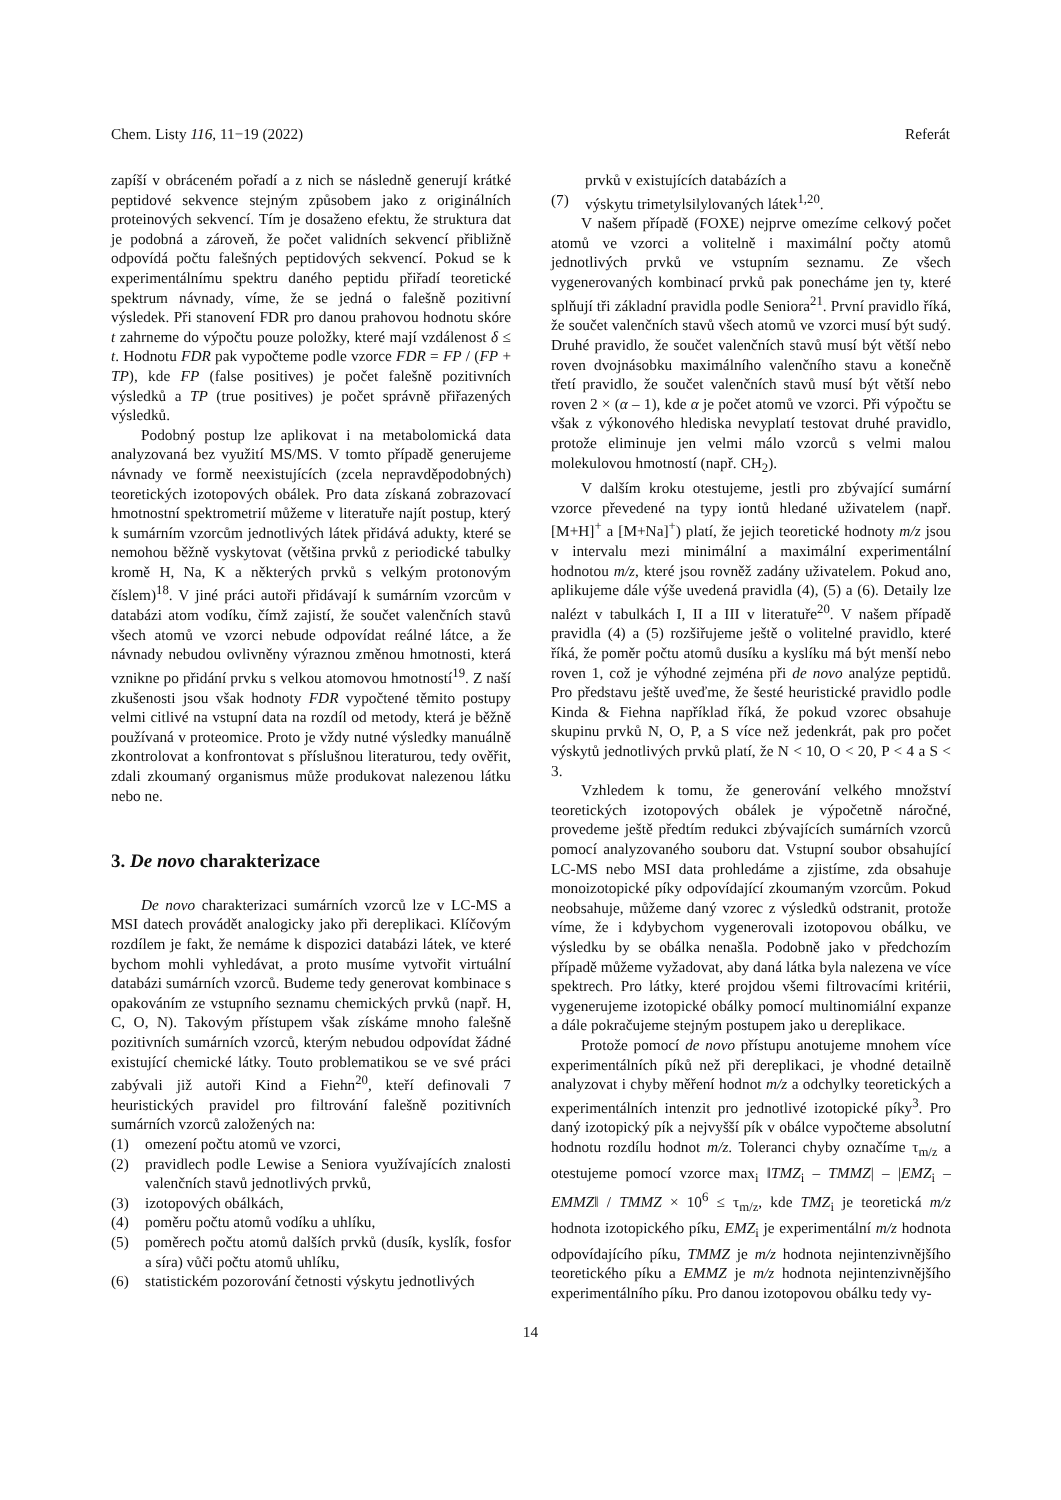Chem. Listy 116, 11−19 (2022) Referát
zapíší v obráceném pořadí a z nich se následně generují krátké peptidové sekvence stejným způsobem jako z originálních proteinových sekvencí. Tím je dosaženo efektu, že struktura dat je podobná a zároveň, že počet validních sekvencí přibližně odpovídá počtu falešných peptidových sekvencí. Pokud se k experimentálnímu spektru daného peptidu přiřadí teoretické spektrum návnady, víme, že se jedná o falešně pozitivní výsledek. Při stanovení FDR pro danou prahovou hodnotu skóre t zahrneme do výpočtu pouze položky, které mají vzdálenost δ ≤ t. Hodnotu FDR pak vypočteme podle vzorce FDR = FP / (FP + TP), kde FP (false positives) je počet falešně pozitivních výsledků a TP (true positives) je počet správně přiřazených výsledků.
Podobný postup lze aplikovat i na metabolomická data analyzovaná bez využití MS/MS. V tomto případě generujeme návnady ve formě neexistujících (zcela nepravděpodobných) teoretických izotopových obálek. Pro data získaná zobrazovací hmotnostní spektrometrií můžeme v literatuře najít postup, který k sumárním vzorcům jednotlivých látek přidává adukty, které se nemohou běžně vyskytovat (většina prvků z periodické tabulky kromě H, Na, K a některých prvků s velkým protonovým číslem)<sup>18</sup>. V jiné práci autoři přidávají k sumárním vzorcům v databázi atom vodíku, čímž zajistí, že součet valenčních stavů všech atomů ve vzorci nebude odpovídat reálné látce, a že návnady nebudou ovlivněny výraznou změnou hmotnosti, která vznikne po přidání prvku s velkou atomovou hmotností<sup>19</sup>. Z naší zkušenosti jsou však hodnoty FDR vypočtené těmito postupy velmi citlivé na vstupní data na rozdíl od metody, která je běžně používaná v proteomice. Proto je vždy nutné výsledky manuálně zkontrolovat a konfrontovat s příslušnou literaturou, tedy ověřit, zdali zkoumaný organismus může produkovat nalezenou látku nebo ne.
3. De novo charakterizace
De novo charakterizaci sumárních vzorců lze v LC-MS a MSI datech provádět analogicky jako při dereplikaci. Klíčovým rozdílem je fakt, že nemáme k dispozici databázi látek, ve které bychom mohli vyhledávat, a proto musíme vytvořit virtuální databázi sumárních vzorců. Budeme tedy generovat kombinace s opakováním ze vstupního seznamu chemických prvků (např. H, C, O, N). Takovým přístupem však získáme mnoho falešně pozitivních sumárních vzorců, kterým nebudou odpovídat žádné existující chemické látky. Touto problematikou se ve své práci zabývali již autoři Kind a Fiehn<sup>20</sup>, kteří definovali 7 heuristických pravidel pro filtrování falešně pozitivních sumárních vzorců založených na:
(1) omezení počtu atomů ve vzorci,
(2) pravidlech podle Lewise a Seniora využívajících znalosti valenčních stavů jednotlivých prvků,
(3) izotopových obálkách,
(4) poměru počtu atomů vodíku a uhlíku,
(5) poměrech počtu atomů dalších prvků (dusík, kyslík, fosfor a síra) vůči počtu atomů uhlíku,
(6) statistickém pozorování četnosti výskytu jednotlivých
prvků v existujících databázích a
(7) výskytu trimetylsilylovaných látek<sup>1,20</sup>.
V našem případě (FOXE) nejprve omezíme celkový počet atomů ve vzorci a volitelně i maximální počty atomů jednotlivých prvků ve vstupním seznamu. Ze všech vygenerovaných kombinací prvků pak ponecháme jen ty, které splňují tři základní pravidla podle Seniora<sup>21</sup>. První pravidlo říká, že součet valenčních stavů všech atomů ve vzorci musí být sudý. Druhé pravidlo, že součet valenčních stavů musí být větší nebo roven dvojnásobku maximálního valenčního stavu a konečně třetí pravidlo, že součet valenčních stavů musí být větší nebo roven 2 × (α – 1), kde α je počet atomů ve vzorci. Při výpočtu se však z výkonového hlediska nevyplatí testovat druhé pravidlo, protože eliminuje jen velmi málo vzorců s velmi malou molekulovou hmotností (např. CH<sub>2</sub>).
V dalším kroku otestujeme, jestli pro zbývající sumární vzorce převedené na typy iontů hledané uživatelem (např. [M+H]<sup>+</sup> a [M+Na]<sup>+</sup>) platí, že jejich teoretické hodnoty m/z jsou v intervalu mezi minimální a maximální experimentální hodnotou m/z, které jsou rovněž zadány uživatelem. Pokud ano, aplikujeme dále výše uvedená pravidla (4), (5) a (6). Detaily lze nalézt v tabulkách I, II a III v literatuře<sup>20</sup>. V našem případě pravidla (4) a (5) rozšiřujeme ještě o volitelné pravidlo, které říká, že poměr počtu atomů dusíku a kyslíku má být menší nebo roven 1, což je výhodné zejména při de novo analýze peptidů. Pro představu ještě uveďme, že šesté heuristické pravidlo podle Kinda & Fiehna například říká, že pokud vzorec obsahuje skupinu prvků N, O, P, a S více než jedenkrát, pak pro počet výskytů jednotlivých prvků platí, že N < 10, O < 20, P < 4 a S < 3.
Vzhledem k tomu, že generování velkého množství teoretických izotopových obálek je výpočetně náročné, provedeme ještě předtím redukci zbývajících sumárních vzorců pomocí analyzovaného souboru dat. Vstupní soubor obsahující LC-MS nebo MSI data prohledáme a zjistíme, zda obsahuje monoizotopické píky odpovídající zkoumaným vzorcům. Pokud neobsahuje, můžeme daný vzorec z výsledků odstranit, protože víme, že i kdybychom vygenerovali izotopovou obálku, ve výsledku by se obálka nenašla. Podobně jako v předchozím případě můžeme vyžadovat, aby daná látka byla nalezena ve více spektrech. Pro látky, které projdou všemi filtrovacími kritérii, vygenerujeme izotopické obálky pomocí multinomiální expanze a dále pokračujeme stejným postupem jako u dereplikace.
Protože pomocí de novo přístupu anotujeme mnohem více experimentálních píků než při dereplikaci, je vhodné detailně analyzovat i chyby měření hodnot m/z a odchylky teoretických a experimentálních intenzit pro jednotlivé izotopické píky<sup>3</sup>. Pro daný izotopický pík a nejvyšší pík v obálce vypočteme absolutní hodnotu rozdílu hodnot m/z. Toleranci chyby označíme τ<sub>m/z</sub> a otestujeme pomocí vzorce max<sub>i</sub> ‖TMZ<sub>i</sub> – TMMZ| – |EMZ<sub>i</sub> – EMMZ‖ / TMMZ × 10<sup>6</sup> ≤ τ<sub>m/z</sub>, kde TMZ<sub>i</sub> je teoretická m/z hodnota izotopického píku, EMZ<sub>i</sub> je experimentální m/z hodnota odpovídajícího píku, TMMZ je m/z hodnota nejintenzivnějšího teoretického píku a EMMZ je m/z hodnota nejintenzivnějšího experimentálního píku. Pro danou izotopovou obálku tedy vy-
14